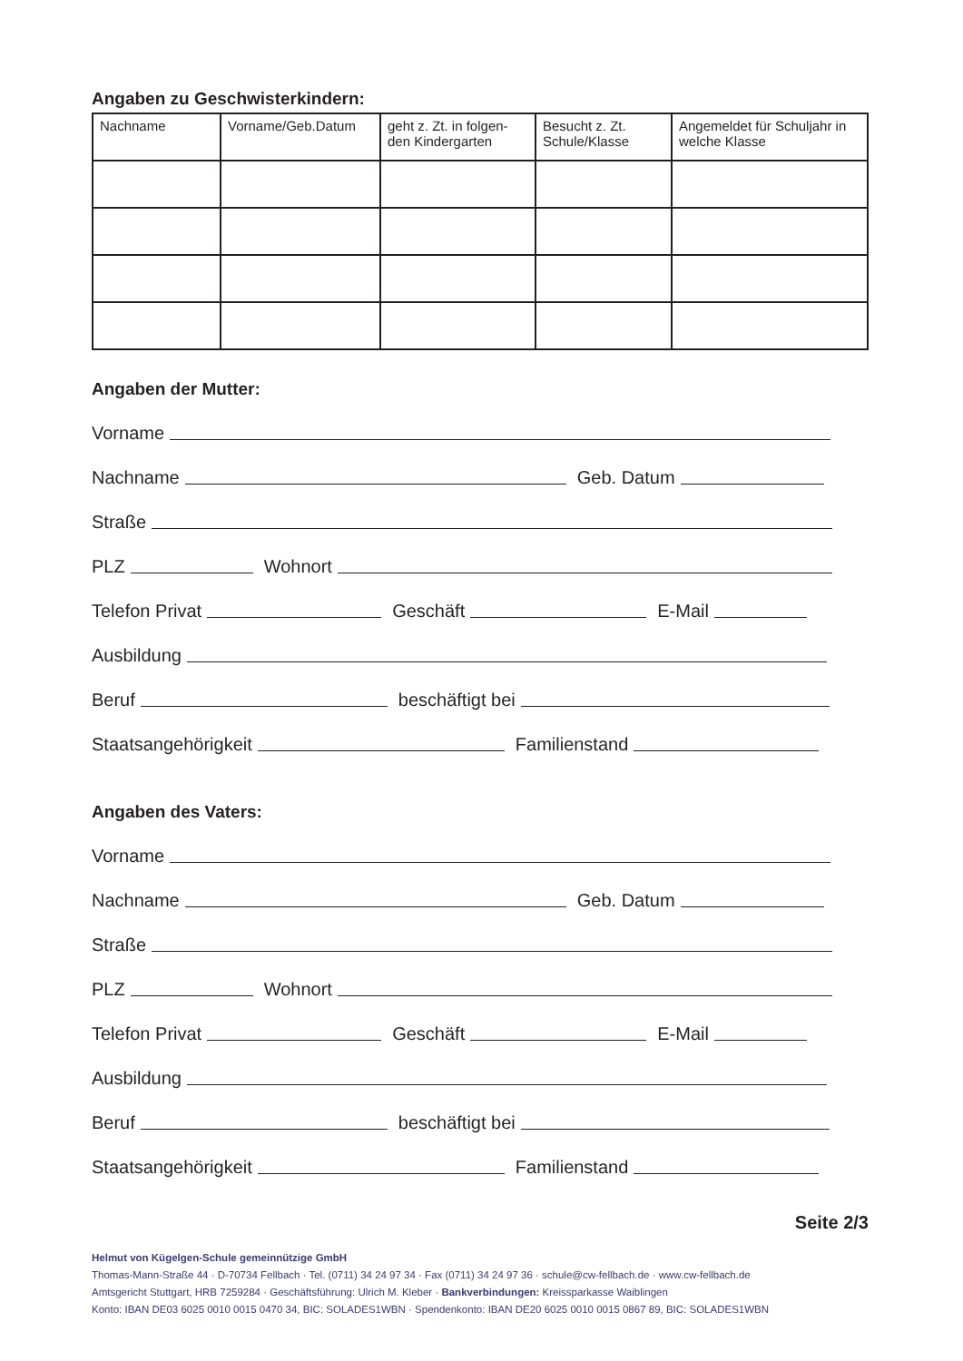Angaben zu Geschwisterkindern:
| Nachname | Vorname/Geb.Datum | geht z. Zt. in folgen-den Kindergarten | Besucht z. Zt. Schule/Klasse | Angemeldet für Schuljahr in welche Klasse |
| --- | --- | --- | --- | --- |
Angaben der Mutter:
Vorname
Nachname
Geb. Datum
Straße
PLZ
Wohnort
Telefon Privat
Geschäft
E-Mail
Ausbildung
Beruf
beschäftigt bei
Staatsangehörigkeit
Familienstand
Angaben des Vaters:
Vorname
Nachname
Geb. Datum
Straße
PLZ
Wohnort
Telefon Privat
Geschäft
E-Mail
Ausbildung
Beruf
beschäftigt bei
Staatsangehörigkeit
Familienstand
Seite 2/3
Helmut von Kügelgen-Schule gemeinnützige GmbH
Thomas-Mann-Straße 44 · D-70734 Fellbach · Tel. (0711) 34 24 97 34 · Fax (0711) 34 24 97 36 · schule@cw-fellbach.de · www.cw-fellbach.de
Amtsgericht Stuttgart, HRB 7259284 · Geschäftsführung: Ulrich M. Kleber · Bankverbindungen: Kreissparkasse Waiblingen
Konto: IBAN DE03 6025 0010 0015 0470 34, BIC: SOLADES1WBN · Spendenkonto: IBAN DE20 6025 0010 0015 0867 89, BIC: SOLADES1WBN